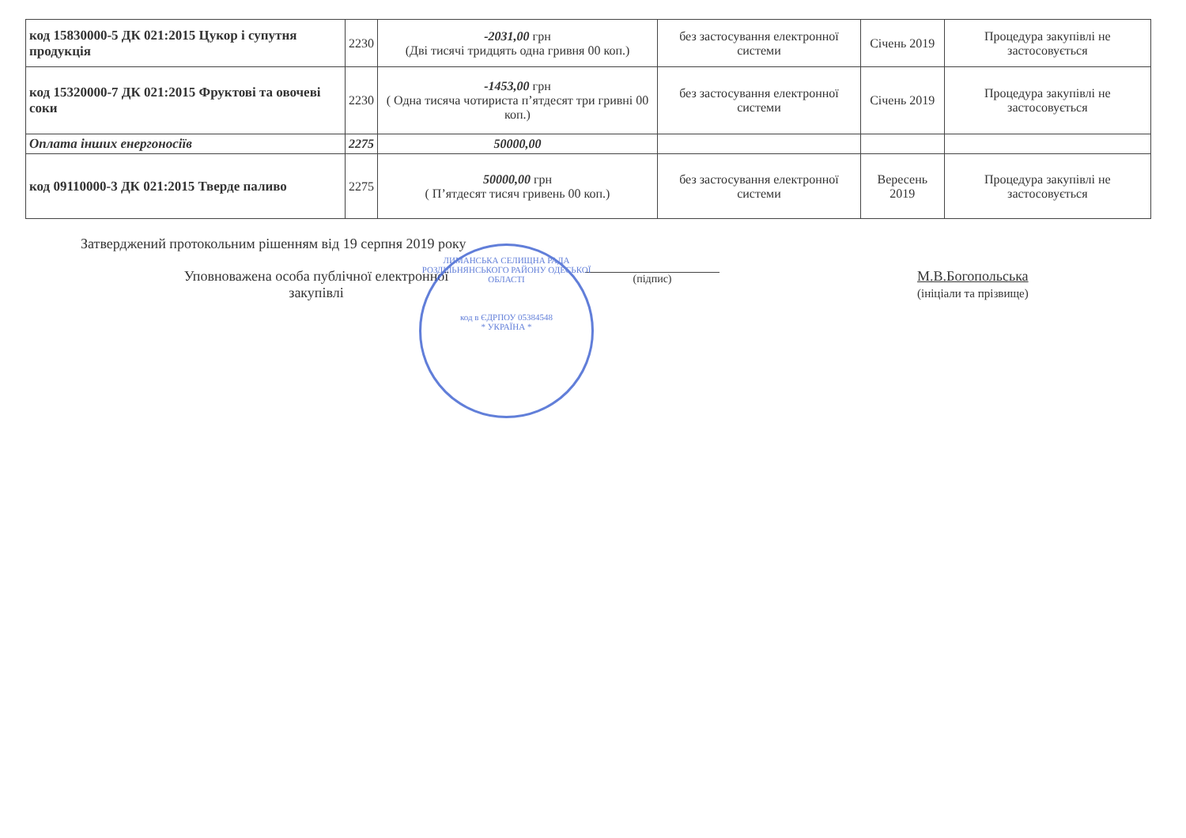| код 15830000-5 ДК 021:2015 Цукор і супутня продукція | 2230 | -2031,00 грн (Дві тисячі тридцять одна гривня 00 коп.) | без застосування електронної системи | Січень 2019 | Процедура закупівлі не застосовується |
| код 15320000-7 ДК 021:2015 Фруктові та овочеві соки | 2230 | -1453,00 грн ( Одна тисяча чотириста п’ятдесят три гривні 00 коп.) | без застосування електронної системи | Січень 2019 | Процедура закупівлі не застосовується |
| Оплата інших енергоносіїв | 2275 | 50000,00 | | | |
| код 09110000-3 ДК 021:2015 Тверде паливо | 2275 | 50000,00 грн ( П’ятдесят тисяч гривень 00 коп.) | без застосування електронної системи | Вересень 2019 | Процедура закупівлі не застосовується |
Затверджений протокольним рішенням від 19 серпня 2019 року
Уповноважена особа публічної електронної
закупівлі
(підпис)
М.В.Богопольська
(ініціали та прізвище)
ЛИМАНСЬКА СЕЛИЩНА РАДА РОЗДІЛЬНЯНСЬКОГО РАЙОНУ ОДЕСЬКОЇ ОБЛАСТІ
код в ЄДРПОУ 05384548
* УКРАЇНА *